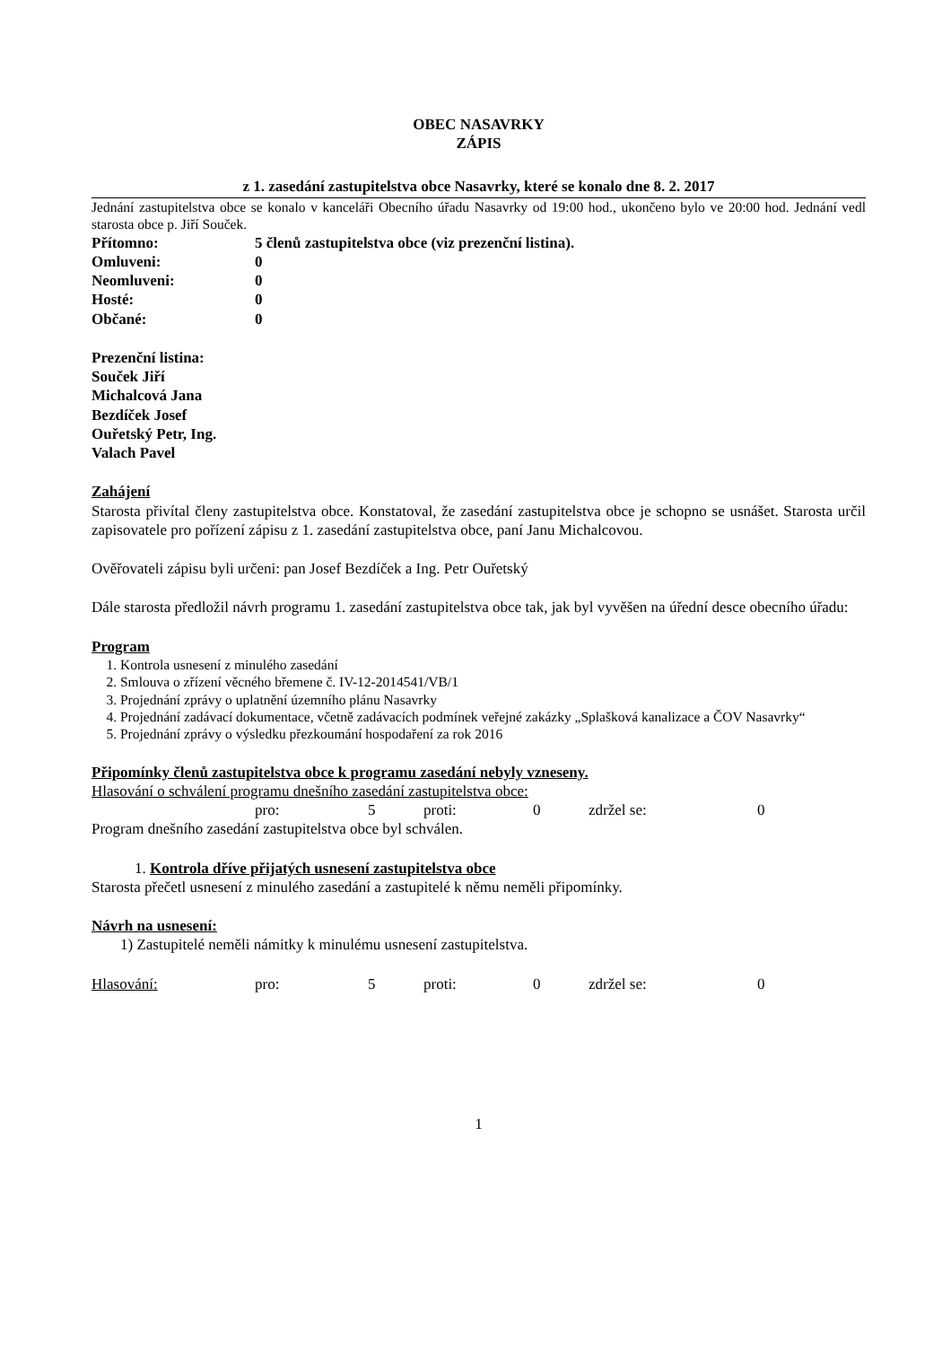OBEC NASAVRKY
ZÁPIS
z 1. zasedání zastupitelstva obce Nasavrky, které se konalo dne 8. 2. 2017
Jednání zastupitelstva obce se konalo v kanceláři Obecního úřadu Nasavrky od 19:00 hod., ukončeno bylo ve 20:00 hod. Jednání vedl starosta obce p. Jiří Souček.
Přítomno: 5 členů zastupitelstva obce (viz prezenční listina).
Omluveni: 0
Neomluveni: 0
Hosté: 0
Občané: 0
Prezenční listina:
Souček Jiří
Michalcová Jana
Bezdíček Josef
Ouřetský Petr, Ing.
Valach Pavel
Zahájení
Starosta přivítal členy zastupitelstva obce. Konstatoval, že zasedání zastupitelstva obce je schopno se usnášet. Starosta určil zapisovatele pro pořízení zápisu z 1. zasedání zastupitelstva obce, paní Janu Michalcovou.
Ověřovateli zápisu byli určeni: pan Josef Bezdíček a Ing. Petr Ouřetský
Dále starosta předložil návrh programu 1. zasedání zastupitelstva obce tak, jak byl vyvěšen na úřední desce obecního úřadu:
Program
1. Kontrola usnesení z minulého zasedání
2. Smlouva o zřízení věcného břemene č. IV-12-2014541/VB/1
3. Projednání zprávy o uplatnění územního plánu Nasavrky
4. Projednání zadávací dokumentace, včetně zadávacích podmínek veřejné zakázky „Splašková kanalizace a ČOV Nasavrky“
5. Projednání zprávy o výsledku přezkoumání hospodaření za rok 2016
Připomínky členů zastupitelstva obce k programu zasedání nebyly vzneseny.
Hlasování o schválení programu dnešního zasedání zastupitelstva obce:
pro: 5 proti: 0 zdržel se: 0
Program dnešního zasedání zastupitelstva obce byl schválen.
1. Kontrola dříve přijatých usnesení zastupitelstva obce
Starosta přečetl usnesení z minulého zasedání a zastupitelé k němu neměli připomínky.
Návrh na usnesení:
1) Zastupitelé neměli námitky k minulému usnesení zastupitelstva.
Hlasování: pro: 5 proti: 0 zdržel se: 0
1